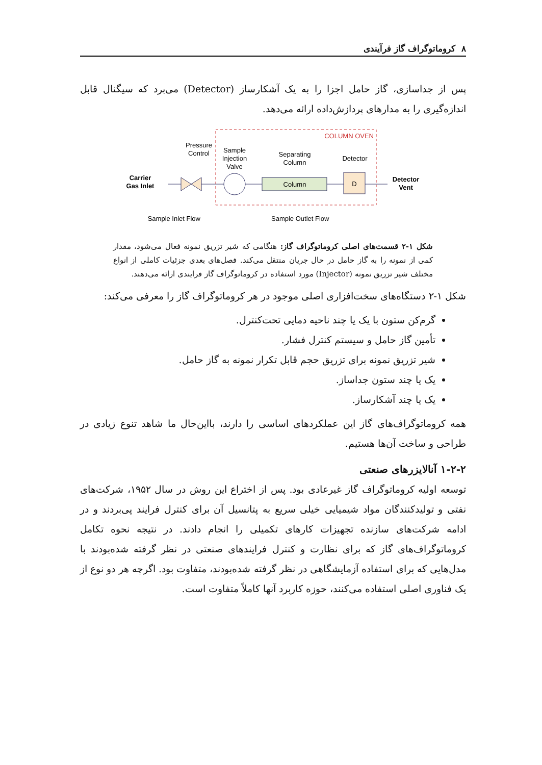۸ کروماتوگراف گاز فرآیندی
پس از جداسازی، گاز حامل اجزا را به یک آشکارساز (Detector) می‌برد که سیگنال قابل اندازه‌گیری را به مدارهای پردازش‌داده ارائه می‌دهد.
COLUMN OVEN
Pressure
Control
Sample
Injection
Valve
Separating
Column
Detector
Carrier
Gas Inlet
Detector
Vent
Column
D
Sample Inlet Flow
Sample Outlet Flow
شکل ۱-۲ قسمت‌های اصلی کروماتوگراف گاز: هنگامی که شیر تزریق نمونه فعال می‌شود، مقدار کمی از نمونه را به گاز حامل در حال جریان منتقل می‌کند. فصل‌های بعدی جزئیات کاملی از انواع مختلف شیر تزریق نمونه (Injector) مورد استفاده در کروماتوگراف گاز فرایندی ارائه می‌دهند.
شکل ۱-۲ دستگاه‌های سخت‌افزاری اصلی موجود در هر کروماتوگراف گاز را معرفی می‌کند:
گرم‌کن ستون با یک یا چند ناحیه دمایی تحت‌کنترل.
تأمین گاز حامل و سیستم کنترل فشار.
شیر تزریق نمونه برای تزریق حجم قابل تکرار نمونه به گاز حامل.
یک یا چند ستون جداساز.
یک یا چند آشکارساز.
همه کروماتوگراف‌های گاز این عملکردهای اساسی را دارند، بااین‌حال ما شاهد تنوع زیادی در طراحی و ساخت آن‌ها هستیم.
۱-۲-۲ آنالایزرهای صنعتی
توسعه اولیه کروماتوگراف گاز غیرعادی بود. پس از اختراع این روش در سال ۱۹۵۲، شرکت‌های نفتی و تولیدکنندگان مواد شیمیایی خیلی سریع به پتانسیل آن برای کنترل فرایند پی‌بردند و در ادامه شرکت‌های سازنده تجهیزات کارهای تکمیلی را انجام دادند. در نتیجه نحوه تکامل کروماتوگراف‌های گاز که برای نظارت و کنترل فرایندهای صنعتی در نظر گرفته شده‌بودند با مدل‌هایی که برای استفاده آزمایشگاهی در نظر گرفته شده‌بودند، متفاوت بود. اگرچه هر دو نوع از یک فناوری اصلی استفاده می‌کنند، حوزه کاربرد آنها کاملاً متفاوت است.